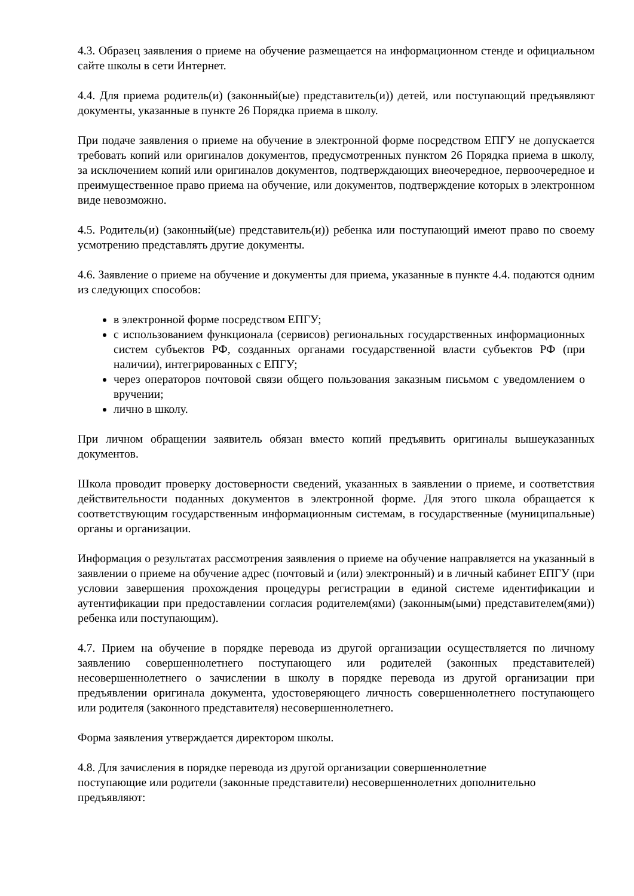4.3. Образец заявления о приеме на обучение размещается на информационном стенде и официальном сайте школы в сети Интернет.
4.4. Для приема родитель(и) (законный(ые) представитель(и)) детей, или поступающий предъявляют документы, указанные в пункте 26 Порядка приема в школу.
При подаче заявления о приеме на обучение в электронной форме посредством ЕПГУ не допускается требовать копий или оригиналов документов, предусмотренных пунктом 26 Порядка приема в школу, за исключением копий или оригиналов документов, подтверждающих внеочередное, первоочередное и преимущественное право приема на обучение, или документов, подтверждение которых в электронном виде невозможно.
4.5. Родитель(и) (законный(ые) представитель(и)) ребенка или поступающий имеют право по своему усмотрению представлять другие документы.
4.6. Заявление о приеме на обучение и документы для приема, указанные в пункте 4.4. подаются одним из следующих способов:
в электронной форме посредством ЕПГУ;
с использованием функционала (сервисов) региональных государственных информационных систем субъектов РФ, созданных органами государственной власти субъектов РФ (при наличии), интегрированных с ЕПГУ;
через операторов почтовой связи общего пользования заказным письмом с уведомлением о вручении;
лично в школу.
При личном обращении заявитель обязан вместо копий предъявить оригиналы вышеуказанных документов.
Школа проводит проверку достоверности сведений, указанных в заявлении о приеме, и соответствия действительности поданных документов в электронной форме. Для этого школа обращается к соответствующим государственным информационным системам, в государственные (муниципальные) органы и организации.
Информация о результатах рассмотрения заявления о приеме на обучение направляется на указанный в заявлении о приеме на обучение адрес (почтовый и (или) электронный) и в личный кабинет ЕПГУ (при условии завершения прохождения процедуры регистрации в единой системе идентификации и аутентификации при предоставлении согласия родителем(ями) (законным(ыми) представителем(ями)) ребенка или поступающим).
4.7. Прием на обучение в порядке перевода из другой организации осуществляется по личному заявлению совершеннолетнего поступающего или родителей (законных представителей) несовершеннолетнего о зачислении в школу в порядке перевода из другой организации при предъявлении оригинала документа, удостоверяющего личность совершеннолетнего поступающего или родителя (законного представителя) несовершеннолетнего.
Форма заявления утверждается директором школы.
4.8. Для зачисления в порядке перевода из другой организации совершеннолетние
поступающие или родители (законные представители) несовершеннолетних дополнительно
предъявляют: